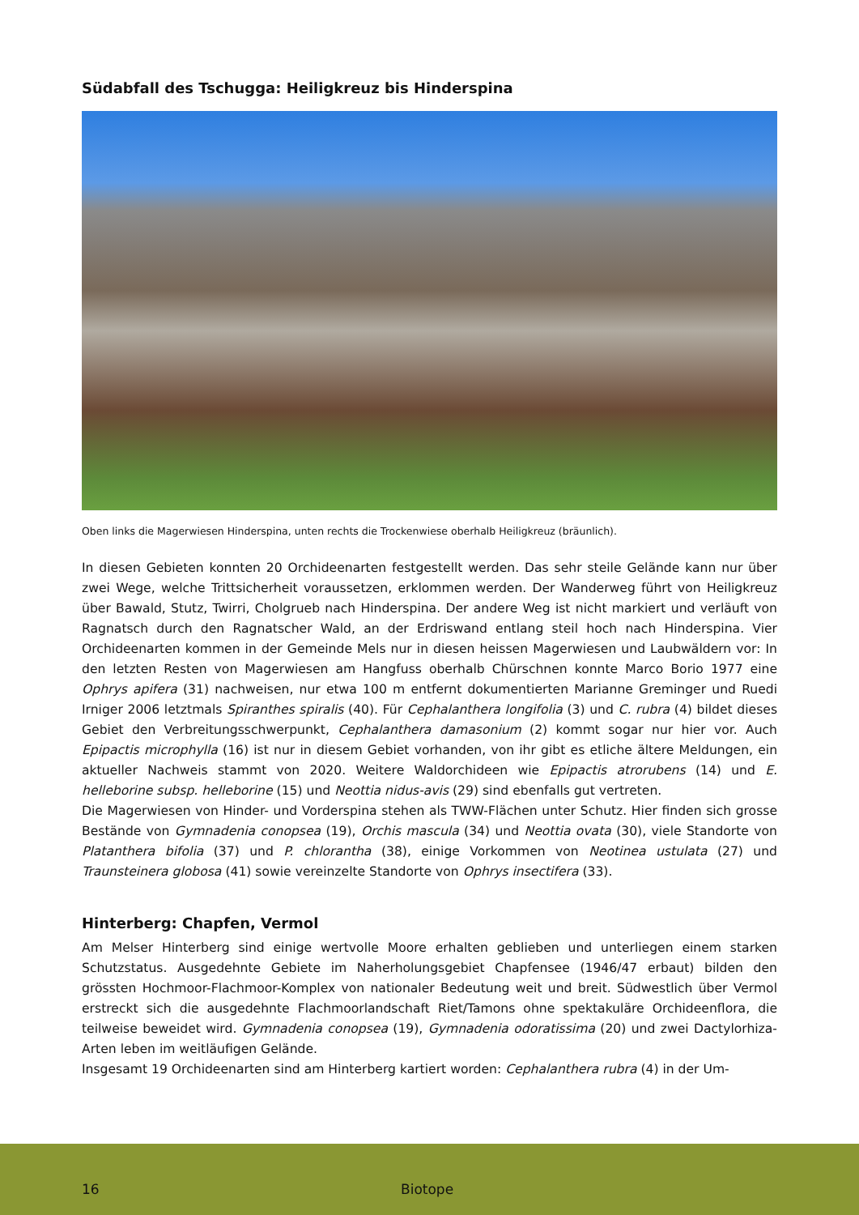Südabfall des Tschugga: Heiligkreuz bis Hinderspina
Oben links die Magerwiesen Hinderspina, unten rechts die Trockenwiese oberhalb Heiligkreuz (bräunlich).
In diesen Gebieten konnten 20 Orchideenarten festgestellt werden. Das sehr steile Gelände kann nur über zwei Wege, welche Trittsicherheit voraussetzen, erklommen werden. Der Wanderweg führt von Heiligkreuz über Bawald, Stutz, Twirri, Cholgrueb nach Hinderspina. Der andere Weg ist nicht markiert und verläuft von Ragnatsch durch den Ragnatscher Wald, an der Erdriswand entlang steil hoch nach Hinderspina. Vier Orchideenarten kommen in der Gemeinde Mels nur in diesen heissen Magerwiesen und Laubwäldern vor: In den letzten Resten von Magerwiesen am Hangfuss oberhalb Chürschnen konnte Marco Borio 1977 eine Ophrys apifera (31) nachweisen, nur etwa 100 m entfernt dokumentierten Marianne Greminger und Ruedi Irniger 2006 letztmals Spiranthes spiralis (40). Für Cephalanthera longifolia (3) und C. rubra (4) bildet dieses Gebiet den Verbreitungsschwerpunkt, Cephalanthera damasonium (2) kommt sogar nur hier vor. Auch Epipactis microphylla (16) ist nur in diesem Gebiet vorhanden, von ihr gibt es etliche ältere Meldungen, ein aktueller Nachweis stammt von 2020. Weitere Waldorchideen wie Epipactis atrorubens (14) und E. helleborine subsp. helleborine (15) und Neottia nidus-avis (29) sind ebenfalls gut vertreten.
Die Magerwiesen von Hinder- und Vorderspina stehen als TWW-Flächen unter Schutz. Hier finden sich grosse Bestände von Gymnadenia conopsea (19), Orchis mascula (34) und Neottia ovata (30), viele Standorte von Platanthera bifolia (37) und P. chlorantha (38), einige Vorkommen von Neotinea ustulata (27) und Traunsteinera globosa (41) sowie vereinzelte Standorte von Ophrys insectifera (33).
Hinterberg: Chapfen, Vermol
Am Melser Hinterberg sind einige wertvolle Moore erhalten geblieben und unterliegen einem starken Schutzstatus. Ausgedehnte Gebiete im Naherholungsgebiet Chapfensee (1946/47 erbaut) bilden den grössten Hochmoor-Flachmoor-Komplex von nationaler Bedeutung weit und breit. Südwestlich über Vermol erstreckt sich die ausgedehnte Flachmoorlandschaft Riet/Tamons ohne spektakuläre Orchideenflora, die teilweise beweidet wird. Gymnadenia conopsea (19), Gymnadenia odoratissima (20) und zwei Dactylorhiza-Arten leben im weitläufigen Gelände.
Insgesamt 19 Orchideenarten sind am Hinterberg kartiert worden: Cephalanthera rubra (4) in der Um-
16 Biotope